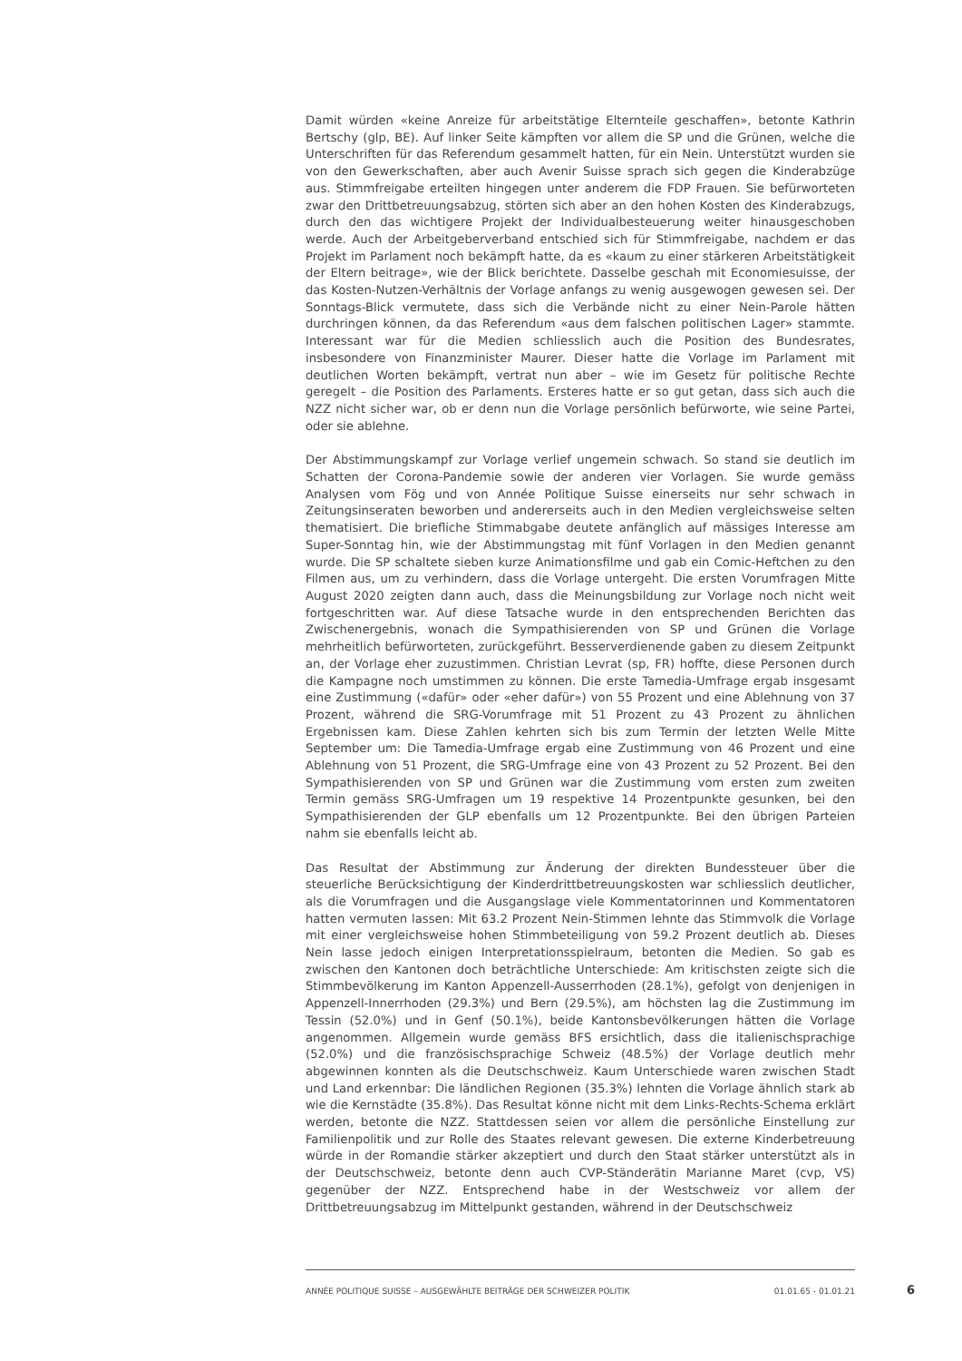Damit würden «keine Anreize für arbeitstätige Elternteile geschaffen», betonte Kathrin Bertschy (glp, BE). Auf linker Seite kämpften vor allem die SP und die Grünen, welche die Unterschriften für das Referendum gesammelt hatten, für ein Nein. Unterstützt wurden sie von den Gewerkschaften, aber auch Avenir Suisse sprach sich gegen die Kinderabzüge aus. Stimmfreigabe erteilten hingegen unter anderem die FDP Frauen. Sie befürworteten zwar den Drittbetreuungsabzug, störten sich aber an den hohen Kosten des Kinderabzugs, durch den das wichtigere Projekt der Individualbesteuerung weiter hinausgeschoben werde. Auch der Arbeitgeberverband entschied sich für Stimmfreigabe, nachdem er das Projekt im Parlament noch bekämpft hatte, da es «kaum zu einer stärkeren Arbeitstätigkeit der Eltern beitrage», wie der Blick berichtete. Dasselbe geschah mit Economiesuisse, der das Kosten-Nutzen-Verhältnis der Vorlage anfangs zu wenig ausgewogen gewesen sei. Der Sonntags-Blick vermutete, dass sich die Verbände nicht zu einer Nein-Parole hätten durchringen können, da das Referendum «aus dem falschen politischen Lager» stammte. Interessant war für die Medien schliesslich auch die Position des Bundesrates, insbesondere von Finanzminister Maurer. Dieser hatte die Vorlage im Parlament mit deutlichen Worten bekämpft, vertrat nun aber – wie im Gesetz für politische Rechte geregelt – die Position des Parlaments. Ersteres hatte er so gut getan, dass sich auch die NZZ nicht sicher war, ob er denn nun die Vorlage persönlich befürworte, wie seine Partei, oder sie ablehne.
Der Abstimmungskampf zur Vorlage verlief ungemein schwach. So stand sie deutlich im Schatten der Corona-Pandemie sowie der anderen vier Vorlagen. Sie wurde gemäss Analysen vom Fög und von Année Politique Suisse einerseits nur sehr schwach in Zeitungsinseraten beworben und andererseits auch in den Medien vergleichsweise selten thematisiert. Die briefliche Stimmabgabe deutete anfänglich auf mässiges Interesse am Super-Sonntag hin, wie der Abstimmungstag mit fünf Vorlagen in den Medien genannt wurde. Die SP schaltete sieben kurze Animationsfilme und gab ein Comic-Heftchen zu den Filmen aus, um zu verhindern, dass die Vorlage untergeht. Die ersten Vorumfragen Mitte August 2020 zeigten dann auch, dass die Meinungsbildung zur Vorlage noch nicht weit fortgeschritten war. Auf diese Tatsache wurde in den entsprechenden Berichten das Zwischenergebnis, wonach die Sympathisierenden von SP und Grünen die Vorlage mehrheitlich befürworteten, zurückgeführt. Besserverdienende gaben zu diesem Zeitpunkt an, der Vorlage eher zuzustimmen. Christian Levrat (sp, FR) hoffte, diese Personen durch die Kampagne noch umstimmen zu können. Die erste Tamedia-Umfrage ergab insgesamt eine Zustimmung («dafür» oder «eher dafür») von 55 Prozent und eine Ablehnung von 37 Prozent, während die SRG-Vorumfrage mit 51 Prozent zu 43 Prozent zu ähnlichen Ergebnissen kam. Diese Zahlen kehrten sich bis zum Termin der letzten Welle Mitte September um: Die Tamedia-Umfrage ergab eine Zustimmung von 46 Prozent und eine Ablehnung von 51 Prozent, die SRG-Umfrage eine von 43 Prozent zu 52 Prozent. Bei den Sympathisierenden von SP und Grünen war die Zustimmung vom ersten zum zweiten Termin gemäss SRG-Umfragen um 19 respektive 14 Prozentpunkte gesunken, bei den Sympathisierenden der GLP ebenfalls um 12 Prozentpunkte. Bei den übrigen Parteien nahm sie ebenfalls leicht ab.
Das Resultat der Abstimmung zur Änderung der direkten Bundessteuer über die steuerliche Berücksichtigung der Kinderdrittbetreuungskosten war schliesslich deutlicher, als die Vorumfragen und die Ausgangslage viele Kommentatorinnen und Kommentatoren hatten vermuten lassen: Mit 63.2 Prozent Nein-Stimmen lehnte das Stimmvolk die Vorlage mit einer vergleichsweise hohen Stimmbeteiligung von 59.2 Prozent deutlich ab. Dieses Nein lasse jedoch einigen Interpretationsspielraum, betonten die Medien. So gab es zwischen den Kantonen doch beträchtliche Unterschiede: Am kritischsten zeigte sich die Stimmbevölkerung im Kanton Appenzell-Ausserrhoden (28.1%), gefolgt von denjenigen in Appenzell-Innerrhoden (29.3%) und Bern (29.5%), am höchsten lag die Zustimmung im Tessin (52.0%) und in Genf (50.1%), beide Kantonsbevölkerungen hätten die Vorlage angenommen. Allgemein wurde gemäss BFS ersichtlich, dass die italienischsprachige (52.0%) und die französischsprachige Schweiz (48.5%) der Vorlage deutlich mehr abgewinnen konnten als die Deutschschweiz. Kaum Unterschiede waren zwischen Stadt und Land erkennbar: Die ländlichen Regionen (35.3%) lehnten die Vorlage ähnlich stark ab wie die Kernstädte (35.8%). Das Resultat könne nicht mit dem Links-Rechts-Schema erklärt werden, betonte die NZZ. Stattdessen seien vor allem die persönliche Einstellung zur Familienpolitik und zur Rolle des Staates relevant gewesen. Die externe Kinderbetreuung würde in der Romandie stärker akzeptiert und durch den Staat stärker unterstützt als in der Deutschschweiz, betonte denn auch CVP-Ständerätin Marianne Maret (cvp, VS) gegenüber der NZZ. Entsprechend habe in der Westschweiz vor allem der Drittbetreuungsabzug im Mittelpunkt gestanden, während in der Deutschschweiz
ANNÉE POLITIQUE SUISSE – AUSGEWÄHLTE BEITRÄGE DER SCHWEIZER POLITIK 01.01.65 - 01.01.21
6